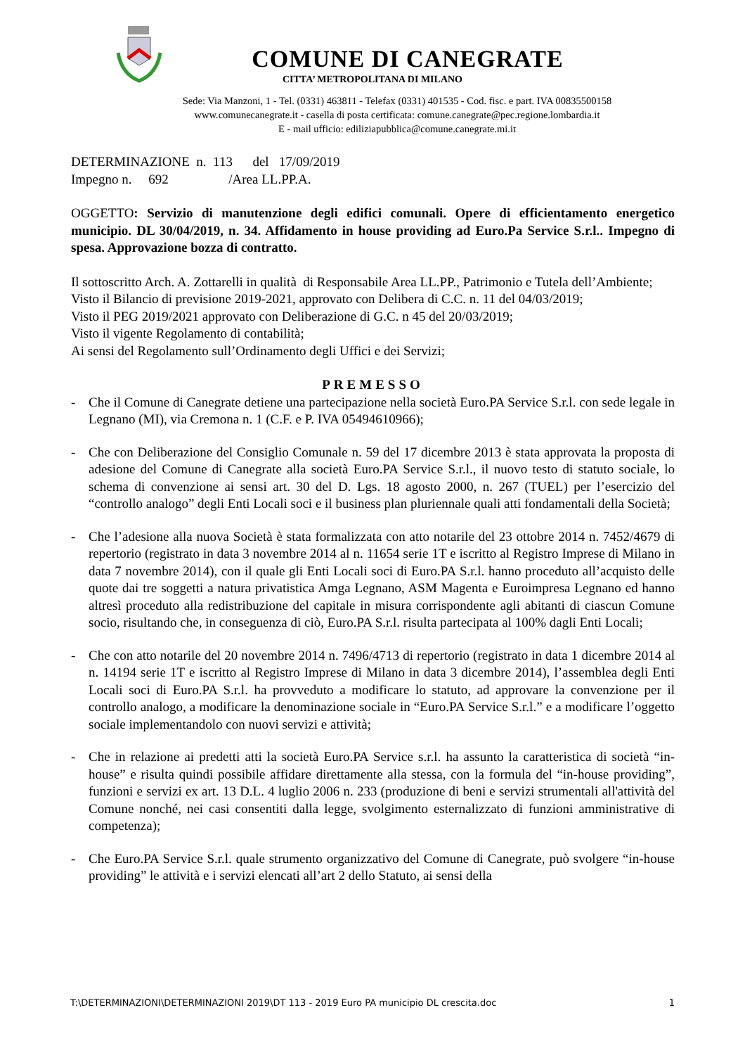COMUNE DI CANEGRATE
CITTA’ METROPOLITANA DI MILANO
Sede: Via Manzoni, 1 - Tel. (0331) 463811 - Telefax (0331) 401535 - Cod. fisc. e part. IVA 00835500158
www.comunecanegrate.it - casella di posta certificata: comune.canegrate@pec.regione.lombardia.it
E - mail ufficio: ediliziapubblica@comune.canegrate.mi.it
DETERMINAZIONE n. 113 del 17/09/2019
Impegno n. 692 /Area LL.PP.A.
OGGETTO: Servizio di manutenzione degli edifici comunali. Opere di efficientamento energetico municipio. DL 30/04/2019, n. 34. Affidamento in house providing ad Euro.Pa Service S.r.l.. Impegno di spesa. Approvazione bozza di contratto.
Il sottoscritto Arch. A. Zottarelli in qualità di Responsabile Area LL.PP., Patrimonio e Tutela dell’Ambiente;
Visto il Bilancio di previsione 2019-2021, approvato con Delibera di C.C. n. 11 del 04/03/2019;
Visto il PEG 2019/2021 approvato con Deliberazione di G.C. n 45 del 20/03/2019;
Visto il vigente Regolamento di contabilità;
Ai sensi del Regolamento sull’Ordinamento degli Uffici e dei Servizi;
PREMESSO
- Che il Comune di Canegrate detiene una partecipazione nella società Euro.PA Service S.r.l. con sede legale in Legnano (MI), via Cremona n. 1 (C.F. e P. IVA 05494610966);
- Che con Deliberazione del Consiglio Comunale n. 59 del 17 dicembre 2013 è stata approvata la proposta di adesione del Comune di Canegrate alla società Euro.PA Service S.r.l., il nuovo testo di statuto sociale, lo schema di convenzione ai sensi art. 30 del D. Lgs. 18 agosto 2000, n. 267 (TUEL) per l’esercizio del “controllo analogo” degli Enti Locali soci e il business plan pluriennale quali atti fondamentali della Società;
- Che l’adesione alla nuova Società è stata formalizzata con atto notarile del 23 ottobre 2014 n. 7452/4679 di repertorio (registrato in data 3 novembre 2014 al n. 11654 serie 1T e iscritto al Registro Imprese di Milano in data 7 novembre 2014), con il quale gli Enti Locali soci di Euro.PA S.r.l. hanno proceduto all’acquisto delle quote dai tre soggetti a natura privatistica Amga Legnano, ASM Magenta e Euroimpresa Legnano ed hanno altresì proceduto alla redistribuzione del capitale in misura corrispondente agli abitanti di ciascun Comune socio, risultando che, in conseguenza di ciò, Euro.PA S.r.l. risulta partecipata al 100% dagli Enti Locali;
- Che con atto notarile del 20 novembre 2014 n. 7496/4713 di repertorio (registrato in data 1 dicembre 2014 al n. 14194 serie 1T e iscritto al Registro Imprese di Milano in data 3 dicembre 2014), l’assemblea degli Enti Locali soci di Euro.PA S.r.l. ha provveduto a modificare lo statuto, ad approvare la convenzione per il controllo analogo, a modificare la denominazione sociale in “Euro.PA Service S.r.l.” e a modificare l’oggetto sociale implementandolo con nuovi servizi e attività;
- Che in relazione ai predetti atti la società Euro.PA Service s.r.l. ha assunto la caratteristica di società “in-house” e risulta quindi possibile affidare direttamente alla stessa, con la formula del “in-house providing”, funzioni e servizi ex art. 13 D.L. 4 luglio 2006 n. 233 (produzione di beni e servizi strumentali all'attività del Comune nonché, nei casi consentiti dalla legge, svolgimento esternalizzato di funzioni amministrative di competenza);
- Che Euro.PA Service S.r.l. quale strumento organizzativo del Comune di Canegrate, può svolgere “in-house providing” le attività e i servizi elencati all’art 2 dello Statuto, ai sensi della
T:\DETERMINAZIONI\DETERMINAZIONI 2019\DT 113 - 2019 Euro PA municipio DL crescita.doc 1